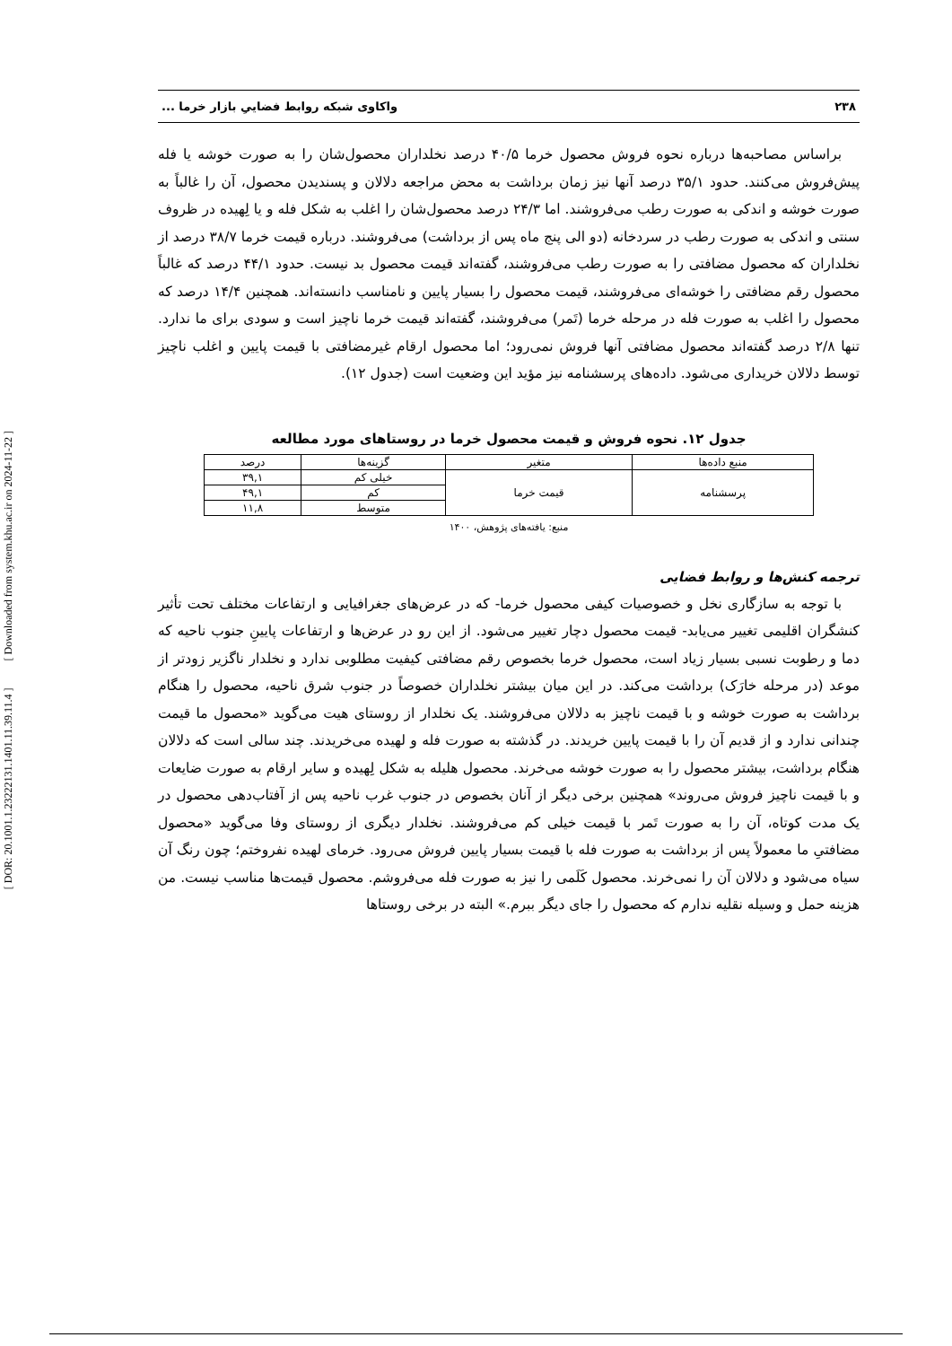[ DOR: 20.1001.1.23222131.1401.11.39.11.4 ] [ Downloaded from system.khu.ac.ir on 2024-11-22 ]
۲۳۸ واکاوی شبکه روابط فضاییِ بازار خرما ...
براساس مصاحبه‌ها درباره نحوه فروش محصول خرما ۴۰/۵ درصد نخلداران محصول‌شان را به صورت خوشه یا فله پیش‌فروش می‌کنند. حدود ۳۵/۱ درصد آنها نیز زمان برداشت به محض مراجعه دلالان و پسندیدن محصول، آن را غالباً به صورت خوشه و اندکی به صورت رطب می‌فروشند. اما ۲۴/۳ درصد محصول‌شان را اغلب به شکل فله و یا لِهیده در ظروف سنتی و اندکی به صورت رطب در سردخانه (دو الی پنج ماه پس از برداشت) می‌فروشند. درباره قیمت خرما ۳۸/۷ درصد از نخلداران که محصول مضافتی را به صورت رطب می‌فروشند، گفته‌اند قیمت محصول بد نیست. حدود ۴۴/۱ درصد که غالباً محصول رقم مضافتی را خوشه‌ای می‌فروشند، قیمت محصول را بسیار پایین و نامناسب دانسته‌اند. همچنین ۱۴/۴ درصد که محصول را اغلب به صورت فله در مرحله خرما (تَمر) می‌فروشند، گفته‌اند قیمت خرما ناچیز است و سودی برای ما ندارد. تنها ۲/۸ درصد گفته‌اند محصول مضافتی آنها فروش نمی‌رود؛ اما محصول ارقام غیرمضافتی با قیمت پایین و اغلب ناچیز توسط دلالان خریداری می‌شود. داده‌های پرسشنامه نیز مؤید این وضعیت است (جدول ۱۲).
جدول ۱۲. نحوه فروش و قیمت محصول خرما در روستاهای مورد مطالعه
| منبع داده‌ها | متغیر | گزینه‌ها | درصد |
| --- | --- | --- | --- |
| پرسشنامه | قیمت خرما | خیلی کم | ۳۹,۱ |
| | | کم | ۴۹,۱ |
| | | متوسط | ۱۱,۸ |
منبع: یافته‌های پژوهش، ۱۴۰۰
ترجمه کنش‌ها و روابط فضایی
با توجه به سازگاری نخل و خصوصیات کیفی محصول خرما- که در عرض‌های جغرافیایی و ارتفاعات مختلف تحت تأثیر کنشگران اقلیمی تغییر می‌یابد- قیمت محصول دچار تغییر می‌شود. از این رو در عرض‌ها و ارتفاعات پایینِ جنوب ناحیه که دما و رطوبت نسبی بسیار زیاد است، محصول خرما بخصوص رقم مضافتی کیفیت مطلوبی ندارد و نخلدار ناگزیر زودتر از موعد (در مرحله خارَک) برداشت می‌کند. در این میان بیشتر نخلداران خصوصاً در جنوب شرق ناحیه، محصول را هنگام برداشت به صورت خوشه و با قیمت ناچیز به دلالان می‌فروشند. یک نخلدار از روستای هیت می‌گوید «محصول ما قیمت چندانی ندارد و از قدیم آن را با قیمت پایین خریدند. در گذشته به صورت فله و لهیده می‌خریدند. چند سالی است که دلالان هنگام برداشت، بیشتر محصول را به صورت خوشه می‌خرند. محصول هلیله به شکل لِهیده و سایر ارقام به صورت ضایعات و با قیمت ناچیز فروش می‌روند» همچنین برخی دیگر از آنان بخصوص در جنوب غرب ناحیه پس از آفتاب‌دهی محصول در یک مدت کوتاه، آن را به صورت تَمر با قیمت خیلی کم می‌فروشند. نخلدار دیگری از روستای وفا می‌گوید «محصول مضافتیِ ما معمولاً پس از برداشت به صورت فله با قیمت بسیار پایین فروش می‌رود. خرمای لهیده نفروختم؛ چون رنگ آن سیاه می‌شود و دلالان آن را نمی‌خرند. محصول کَلَمی را نیز به صورت فله می‌فروشم. محصول قیمت‌ها مناسب نیست. من هزینه حمل و وسیله نقلیه ندارم که محصول را جای دیگر ببرم.» البته در برخی روستاها